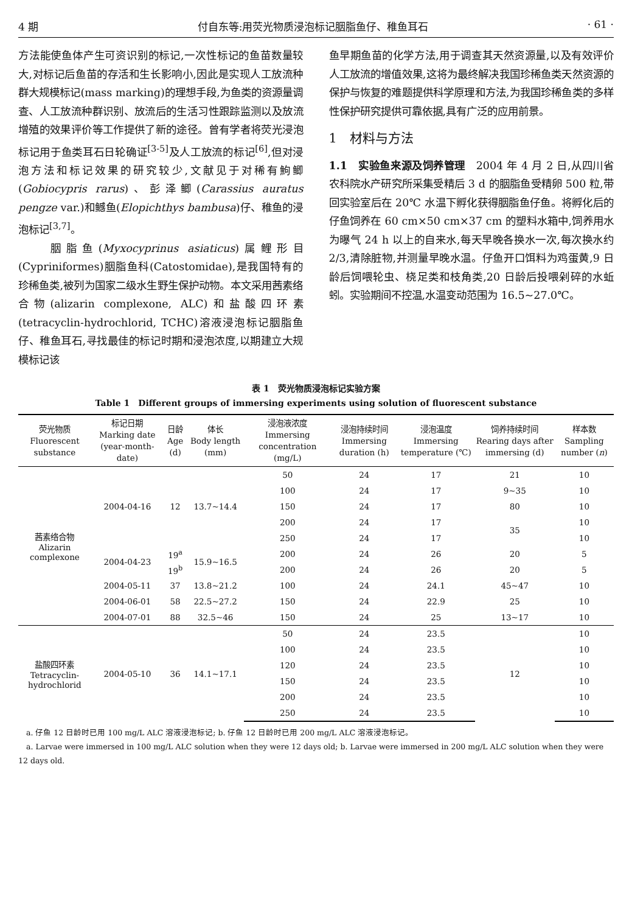4 期 付自东等:用荧光物质浸泡标记胭脂鱼仔、稚鱼耳石 · 61 ·
方法能使鱼体产生可资识别的标记,一次性标记的鱼苗数量较大,对标记后鱼苗的存活和生长影响小,因此是实现人工放流种群大规模标记(mass marking)的理想手段,为鱼类的资源量调查、人工放流种群识别、放流后的生活习性跟踪监测以及放流增殖的效果评价等工作提供了新的途径。曾有学者将荧光浸泡标记用于鱼类耳石日轮确证<sup>[3-5]</sup>及人工放流的标记<sup>[6]</sup>,但对浸泡方法和标记效果的研究较少,文献见于对稀有鮈鲫(Gobiocypris rarus)、彭泽鲫(Carassius auratus pengze var.)和鳡鱼(Elopichthys bambusa)仔、稚鱼的浸泡标记<sup>[3,7]</sup>。
　　胭脂鱼(Myxocyprinus asiaticus)属鲤形目(Cypriniformes)胭脂鱼科(Catostomidae),是我国特有的珍稀鱼类,被列为国家二级水生野生保护动物。本文采用茜素络合物(alizarin complexone, ALC)和盐酸四环素(tetracyclin-hydrochlorid, TCHC)溶液浸泡标记胭脂鱼仔、稚鱼耳石,寻找最佳的标记时期和浸泡浓度,以期建立大规模标记该
鱼早期鱼苗的化学方法,用于调查其天然资源量,以及有效评价人工放流的增值效果,这将为最终解决我国珍稀鱼类天然资源的保护与恢复的难题提供科学原理和方法,为我国珍稀鱼类的多样性保护研究提供可靠依据,具有广泛的应用前景。
1　材料与方法
1.1　实验鱼来源及饲养管理　2004 年 4 月 2 日,从四川省农科院水产研究所采集受精后 3 d 的胭脂鱼受精卵 500 粒,带回实验室后在 20℃ 水温下孵化获得胭脂鱼仔鱼。将孵化后的仔鱼饲养在 60 cm×50 cm×37 cm 的塑料水箱中,饲养用水为曝气 24 h 以上的自来水,每天早晚各换水一次,每次换水约 2/3,清除脏物,并测量早晚水温。仔鱼开口饵料为鸡蛋黄,9 日龄后饲喂轮虫、桡足类和枝角类,20 日龄后投喂剁碎的水蚯蚓。实验期间不控温,水温变动范围为 16.5~27.0℃。
表 1　荧光物质浸泡标记实验方案
Table 1　Different groups of immersing experiments using solution of fluorescent substance
| 荧光物质 Fluorescent substance | 标记日期 Marking date (year-month-date) | 日龄 Age (d) | 体长 Body length (mm) | 浸泡液浓度 Immersing concentration (mg/L) | 浸泡持续时间 Immersing duration (h) | 浸泡温度 Immersing temperature (℃) | 饲养持续时间 Rearing days after immersing (d) | 样本数 Sampling number ( n ) |
| --- | --- | --- | --- | --- | --- | --- | --- | --- |
| 茜素络合物 Alizarin complexone | 2004-04-16 | 12 | 13.7~14.4 | 50 | 24 | 17 | 21 | 10 |
| | | | | 100 | 24 | 17 | 9~35 | 10 |
| | | | | 150 | 24 | 17 | 80 | 10 |
| | | | | 200 | 24 | 17 | 35 | 10 |
| | | | | 250 | 24 | 17 | | 10 |
| | 2004-04-23 | 19<sup>a</sup> | 15.9~16.5 | 200 | 24 | 26 | 20 | 5 |
| | | 19<sup>b</sup> | | 200 | 24 | 26 | 20 | 5 |
| | 2004-05-11 | 37 | 13.8~21.2 | 100 | 24 | 24.1 | 45~47 | 10 |
| | 2004-06-01 | 58 | 22.5~27.2 | 150 | 24 | 22.9 | 25 | 10 |
| | 2004-07-01 | 88 | 32.5~46 | 150 | 24 | 25 | 13~17 | 10 |
| 盐酸四环素 Tetracyclin-hydrochlorid | 2004-05-10 | 36 | 14.1~17.1 | 50 | 24 | 23.5 | 12 | 10 |
| | | | | 100 | 24 | 23.5 | | 10 |
| | | | | 120 | 24 | 23.5 | | 10 |
| | | | | 150 | 24 | 23.5 | | 10 |
| | | | | 200 | 24 | 23.5 | | 10 |
| | | | | 250 | 24 | 23.5 | | 10 |
　a. 仔鱼 12 日龄时已用 100 mg/L ALC 溶液浸泡标记; b. 仔鱼 12 日龄时已用 200 mg/L ALC 溶液浸泡标记。
　a. Larvae were immersed in 100 mg/L ALC solution when they were 12 days old; b. Larvae were immersed in 200 mg/L ALC solution when they were 12 days old.